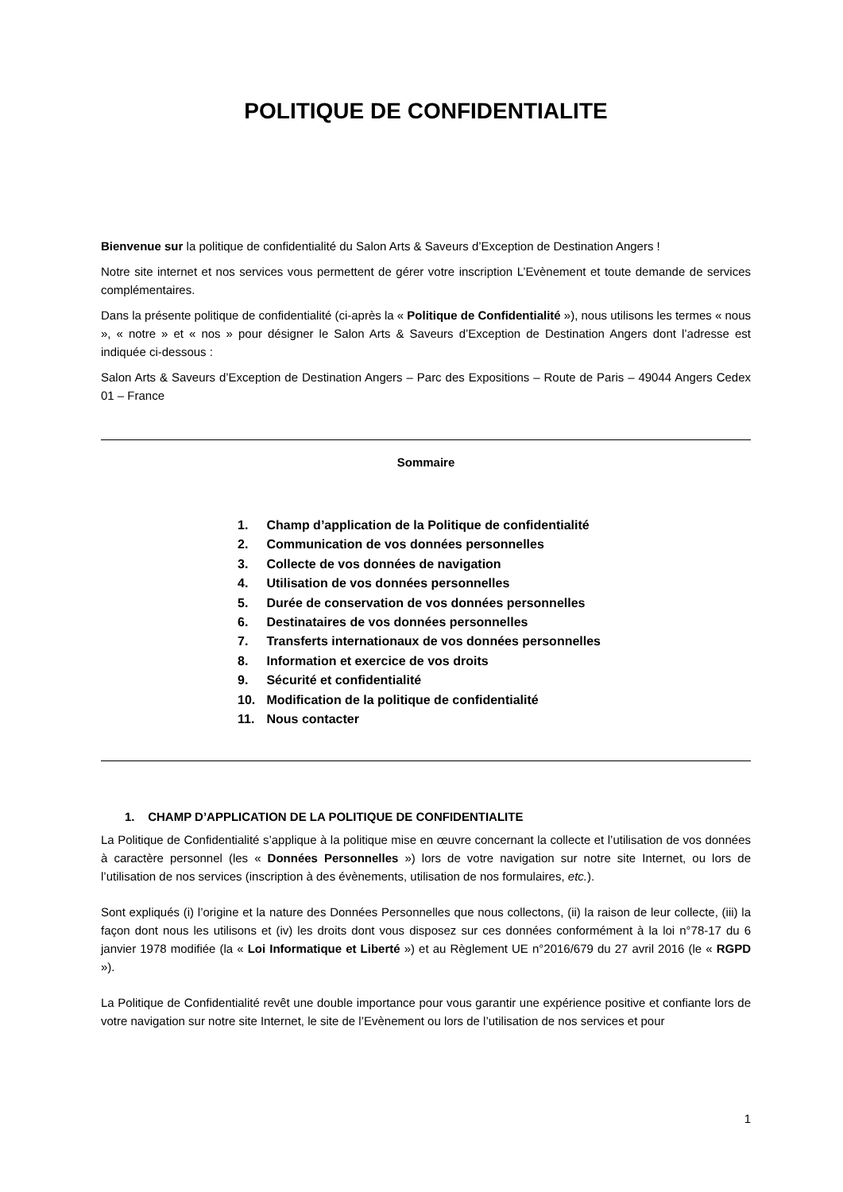POLITIQUE DE CONFIDENTIALITE
Bienvenue sur la politique de confidentialité du Salon Arts & Saveurs d’Exception de Destination Angers !
Notre site internet et nos services vous permettent de gérer votre inscription L’Evènement et toute demande de services complémentaires.
Dans la présente politique de confidentialité (ci-après la « Politique de Confidentialité »), nous utilisons les termes « nous », « notre » et « nos » pour désigner le Salon Arts & Saveurs d’Exception de Destination Angers dont l’adresse est indiquée ci-dessous :
Salon Arts & Saveurs d’Exception de Destination Angers – Parc des Expositions – Route de Paris – 49044 Angers Cedex 01 – France
Sommaire
1. Champ d’application de la Politique de confidentialité
2. Communication de vos données personnelles
3. Collecte de vos données de navigation
4. Utilisation de vos données personnelles
5. Durée de conservation de vos données personnelles
6. Destinataires de vos données personnelles
7. Transferts internationaux de vos données personnelles
8. Information et exercice de vos droits
9. Sécurité et confidentialité
10. Modification de la politique de confidentialité
11. Nous contacter
1. CHAMP D’APPLICATION DE LA POLITIQUE DE CONFIDENTIALITE
La Politique de Confidentialité s’applique à la politique mise en œuvre concernant la collecte et l’utilisation de vos données à caractère personnel (les « Données Personnelles ») lors de votre navigation sur notre site Internet, ou lors de l’utilisation de nos services (inscription à des évènements, utilisation de nos formulaires, etc.).
Sont expliqués (i) l’origine et la nature des Données Personnelles que nous collectons, (ii) la raison de leur collecte, (iii) la façon dont nous les utilisons et (iv) les droits dont vous disposez sur ces données conformément à la loi n°78-17 du 6 janvier 1978 modifiée (la « Loi Informatique et Liberté ») et au Règlement UE n°2016/679 du 27 avril 2016 (le « RGPD »).
La Politique de Confidentialité revêt une double importance pour vous garantir une expérience positive et confiante lors de votre navigation sur notre site Internet, le site de l’Evènement ou lors de l’utilisation de nos services et pour
1